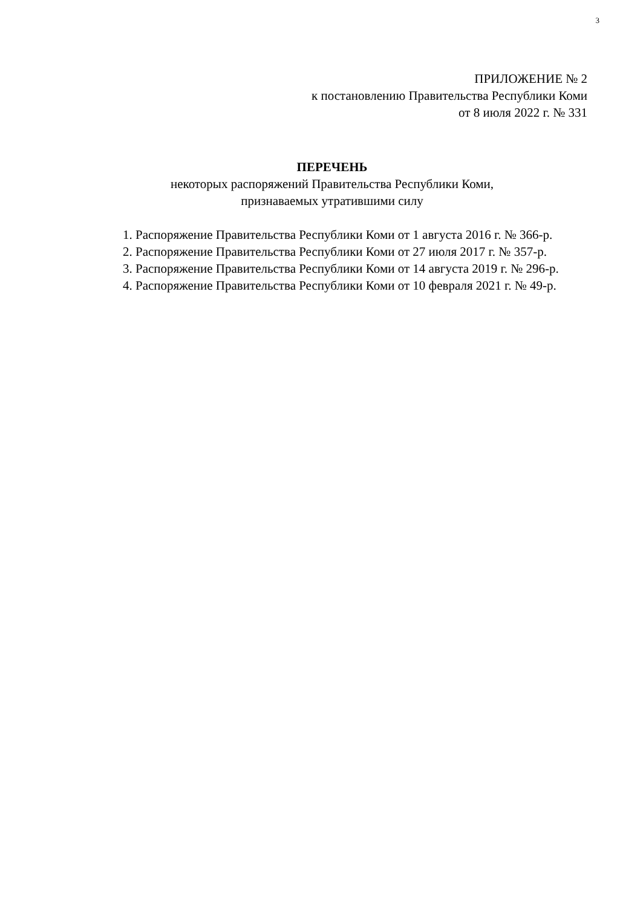3
ПРИЛОЖЕНИЕ № 2
к постановлению Правительства Республики Коми
от 8 июля 2022 г. № 331
ПЕРЕЧЕНЬ
некоторых распоряжений Правительства Республики Коми,
признаваемых утратившими силу
1. Распоряжение Правительства Республики Коми от 1 августа 2016 г. № 366-р.
2. Распоряжение Правительства Республики Коми от 27 июля 2017 г. № 357-р.
3. Распоряжение Правительства Республики Коми от 14 августа 2019 г. № 296-р.
4. Распоряжение Правительства Республики Коми от 10 февраля 2021 г. № 49-р.